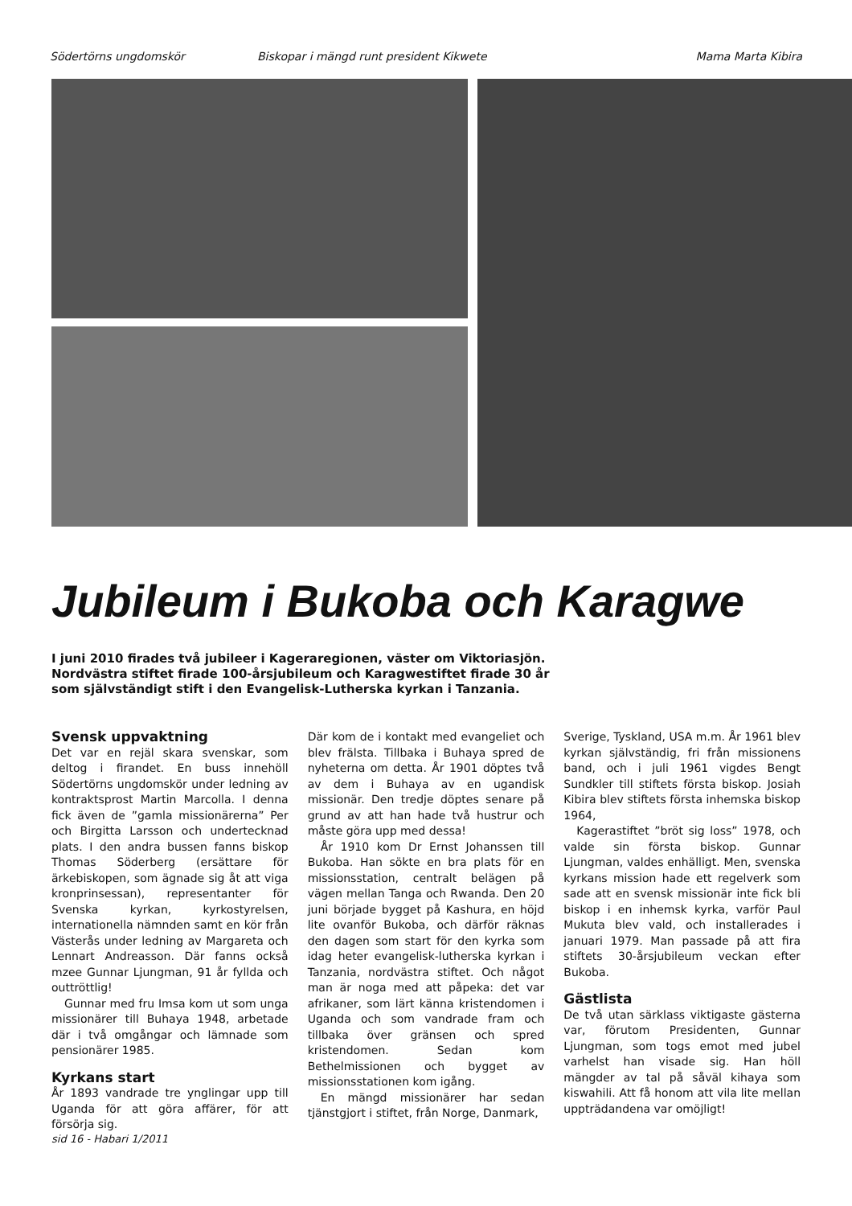Södertörns ungdomskör Biskopar i mängd runt president Kikwete Mama Marta Kibira
Jubileum i Bukoba och Karagwe
I juni 2010 firades två jubileer i Kageraregionen, väster om Viktoriasjön. Nordvästra stiftet firade 100-årsjubileum och Karagwestiftet firade 30 år som självständigt stift i den Evangelisk-Lutherska kyrkan i Tanzania.
Svensk uppvaktning
Det var en rejäl skara svenskar, som deltog i firandet. En buss innehöll Södertörns ungdomskör under ledning av kontraktsprost Martin Marcolla. I denna fick även de ”gamla missionärerna” Per och Birgitta Larsson och undertecknad plats. I den andra bussen fanns biskop Thomas Söderberg (ersättare för ärkebiskopen, som ägnade sig åt att viga kronprinsessan), representanter för Svenska kyrkan, kyrkostyrelsen, internationella nämnden samt en kör från Västerås under ledning av Margareta och Lennart Andreasson. Där fanns också mzee Gunnar Ljungman, 91 år fyllda och outtröttlig!
Gunnar med fru Imsa kom ut som unga missionärer till Buhaya 1948, arbetade där i två omgångar och lämnade som pensionärer 1985.
Kyrkans start
År 1893 vandrade tre ynglingar upp till Uganda för att göra affärer, för att försörja sig.
Där kom de i kontakt med evangeliet och blev frälsta. Tillbaka i Buhaya spred de nyheterna om detta. År 1901 döptes två av dem i Buhaya av en ugandisk missionär. Den tredje döptes senare på grund av att han hade två hustrur och måste göra upp med dessa!
År 1910 kom Dr Ernst Johanssen till Bukoba. Han sökte en bra plats för en missionsstation, centralt belägen på vägen mellan Tanga och Rwanda. Den 20 juni började bygget på Kashura, en höjd lite ovanför Bukoba, och därför räknas den dagen som start för den kyrka som idag heter evangelisk-lutherska kyrkan i Tanzania, nordvästra stiftet. Och något man är noga med att påpeka: det var afrikaner, som lärt känna kristendomen i Uganda och som vandrade fram och tillbaka över gränsen och spred kristendomen. Sedan kom Bethelmissionen och bygget av missionsstationen kom igång.
En mängd missionärer har sedan tjänstgjort i stiftet, från Norge, Danmark,
Sverige, Tyskland, USA m.m. År 1961 blev kyrkan självständig, fri från missionens band, och i juli 1961 vigdes Bengt Sundkler till stiftets första biskop. Josiah Kibira blev stiftets första inhemska biskop 1964,
Kagerastiftet ”bröt sig loss” 1978, och valde sin första biskop. Gunnar Ljungman, valdes enhälligt. Men, svenska kyrkans mission hade ett regelverk som sade att en svensk missionär inte fick bli biskop i en inhemsk kyrka, varför Paul Mukuta blev vald, och installerades i januari 1979. Man passade på att fira stiftets 30-årsjubileum veckan efter Bukoba.
Gästlista
De två utan särklass viktigaste gästerna var, förutom Presidenten, Gunnar Ljungman, som togs emot med jubel varhelst han visade sig. Han höll mängder av tal på såväl kihaya som kiswahili. Att få honom att vila lite mellan uppträdandena var omöjligt!
sid 16 - Habari 1/2011